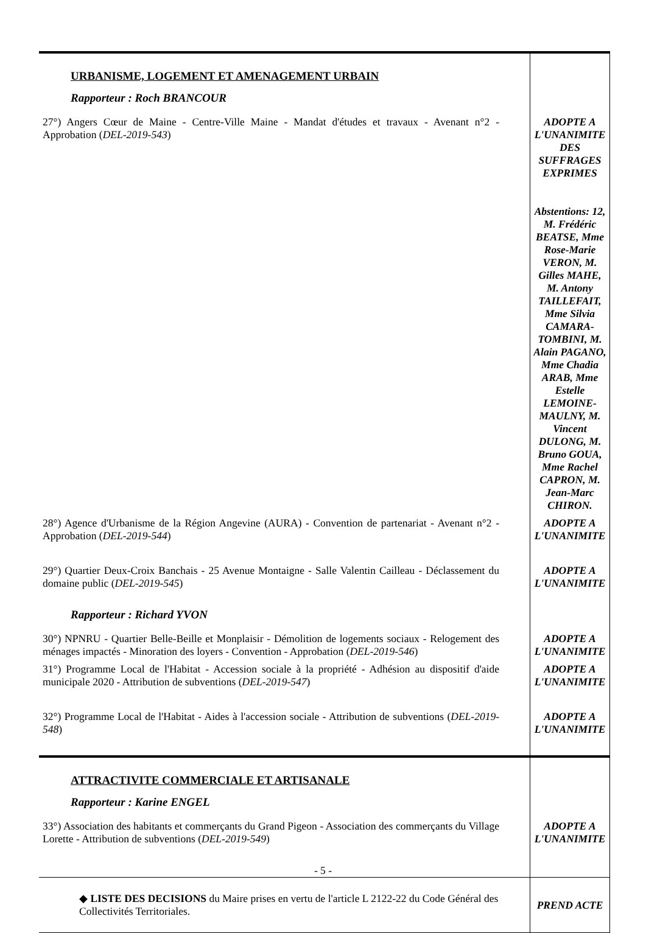| URBANISME, LOGEMENT ET AMENAGEMENT URBAIN Rapporteur : Roch BRANCOUR | |
| 27°) Angers Cœur de Maine - Centre-Ville Maine - Mandat d'études et travaux - Avenant n°2 - Approbation ( DEL-2019-543 ) | ADOPTE A L'UNANIMITE DES SUFFRAGES EXPRIMES Abstentions: 12, M. Frédéric BEATSE, Mme Rose-Marie VERON, M. Gilles MAHE, M. Antony TAILLEFAIT, Mme Silvia CAMARA-TOMBINI, M. Alain PAGANO, Mme Chadia ARAB, Mme Estelle LEMOINE-MAULNY, M. Vincent DULONG, M. Bruno GOUA, Mme Rachel CAPRON, M. Jean-Marc CHIRON. |
| 28°) Agence d'Urbanisme de la Région Angevine (AURA) - Convention de partenariat - Avenant n°2 - Approbation ( DEL-2019-544 ) | ADOPTE A L'UNANIMITE |
| 29°) Quartier Deux-Croix Banchais - 25 Avenue Montaigne - Salle Valentin Cailleau - Déclassement du domaine public ( DEL-2019-545 ) Rapporteur : Richard YVON | ADOPTE A L'UNANIMITE |
| 30°) NPNRU - Quartier Belle-Beille et Monplaisir - Démolition de logements sociaux - Relogement des ménages impactés - Minoration des loyers - Convention - Approbation ( DEL-2019-546 ) | ADOPTE A L'UNANIMITE |
| 31°) Programme Local de l'Habitat - Accession sociale à la propriété - Adhésion au dispositif d'aide municipale 2020 - Attribution de subventions ( DEL-2019-547 ) | ADOPTE A L'UNANIMITE |
| 32°) Programme Local de l'Habitat - Aides à l'accession sociale - Attribution de subventions ( DEL-2019-548 ) | ADOPTE A L'UNANIMITE |
| ATTRACTIVITE COMMERCIALE ET ARTISANALE Rapporteur : Karine ENGEL | |
| 33°) Association des habitants et commerçants du Grand Pigeon - Association des commerçants du Village Lorette - Attribution de subventions ( DEL-2019-549 ) | ADOPTE A L'UNANIMITE |
| ◆ LISTE DES DECISIONS du Maire prises en vertu de l'article L 2122-22 du Code Général des Collectivités Territoriales. | PREND ACTE |
- 5 -